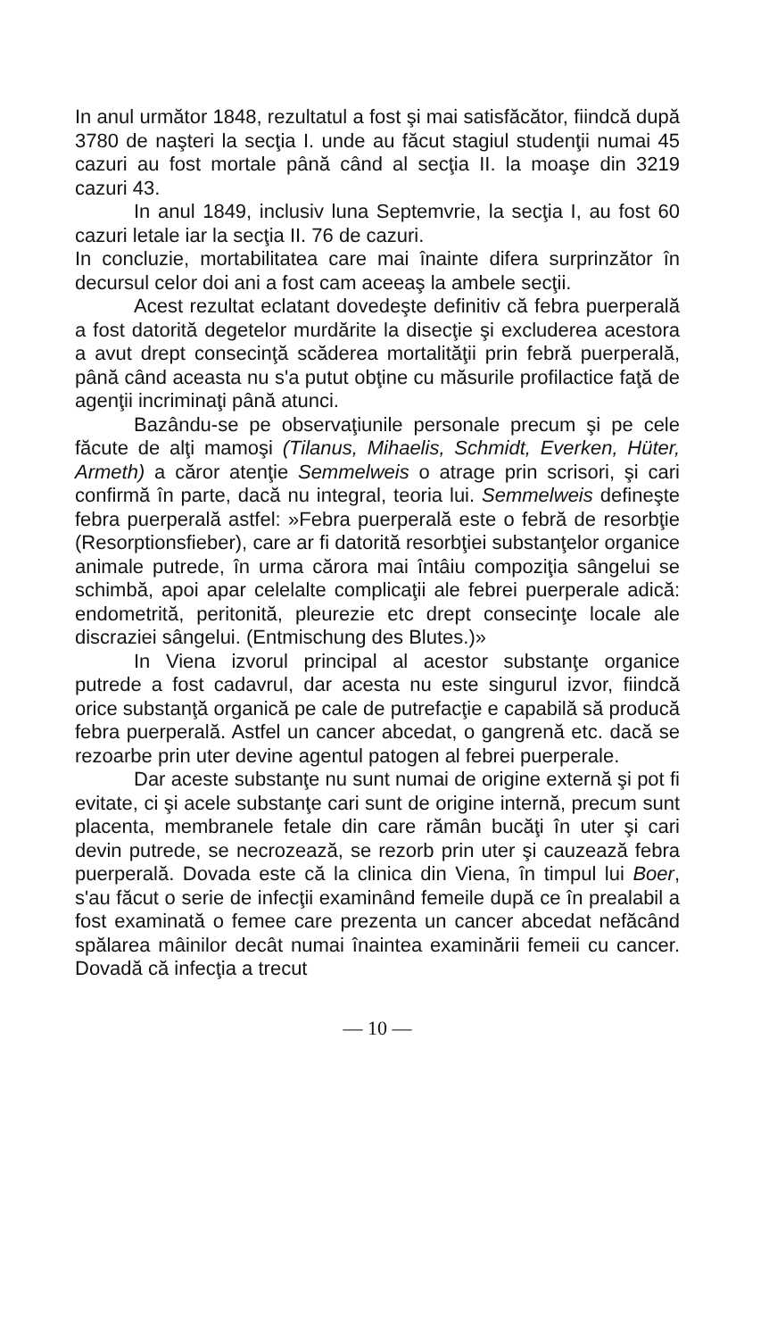In anul următor 1848, rezultatul a fost şi mai satisfăcător, fiindcă după 3780 de naşteri la secţia I. unde au făcut stagiul studenţii numai 45 cazuri au fost mortale până când al secţia II. la moaşe din 3219 cazuri 43.
In anul 1849, inclusiv luna Septemvrie, la secţia I, au fost 60 cazuri letale iar la secţia II. 76 de cazuri.
In concluzie, mortabilitatea care mai înainte difera surprinzător în decursul celor doi ani a fost cam aceeaş la ambele secţii.
Acest rezultat eclatant dovedeşte definitiv că febra puerperală a fost datorită degetelor murdărite la disecţie şi excluderea acestora a avut drept consecinţă scăderea mortalităţii prin febră puerperală, până când aceasta nu s'a putut obţine cu măsurile profilactice faţă de agenţii incriminaţi până atunci.
Bazându-se pe observaţiunile personale precum şi pe cele făcute de alţi mamoşi (Tilanus, Mihaelis, Schmidt, Everken, Hüter, Armeth) a căror atenţie Semmelweis o atrage prin scrisori, şi cari confirmă în parte, dacă nu integral, teoria lui. Semmelweis defineşte febra puerperală astfel: »Febra puerperală este o febră de resorbţie (Resorptionsfieber), care ar fi datorită resorbţiei substanţelor organice animale putrede, în urma cărora mai întâiu compoziţia sângelui se schimbă, apoi apar celelalte complicaţii ale febrei puerperale adică: endometrită, peritonită, pleurezie etc drept consecinţe locale ale discraziei sângelui. (Entmischung des Blutes.)»
In Viena izvorul principal al acestor substanţe organice putrede a fost cadavrul, dar acesta nu este singurul izvor, fiindcă orice substanţă organică pe cale de putrefacţie e capabilă să producă febra puerperală. Astfel un cancer abcedat, o gangrenă etc. dacă se rezoarbe prin uter devine agentul patogen al febrei puerperale.
Dar aceste substanţe nu sunt numai de origine externă şi pot fi evitate, ci şi acele substanţe cari sunt de origine internă, precum sunt placenta, membranele fetale din care rămân bucăţi în uter şi cari devin putrede, se necrozează, se rezorb prin uter şi cauzează febra puerperală. Dovada este că la clinica din Viena, în timpul lui Boer, s'au făcut o serie de infecţii examinând femeile după ce în prealabil a fost examinată o femee care prezenta un cancer abcedat nefăcând spălarea mâinilor decât numai înaintea examinării femeii cu cancer. Dovadă că infecţia a trecut
— 10 —